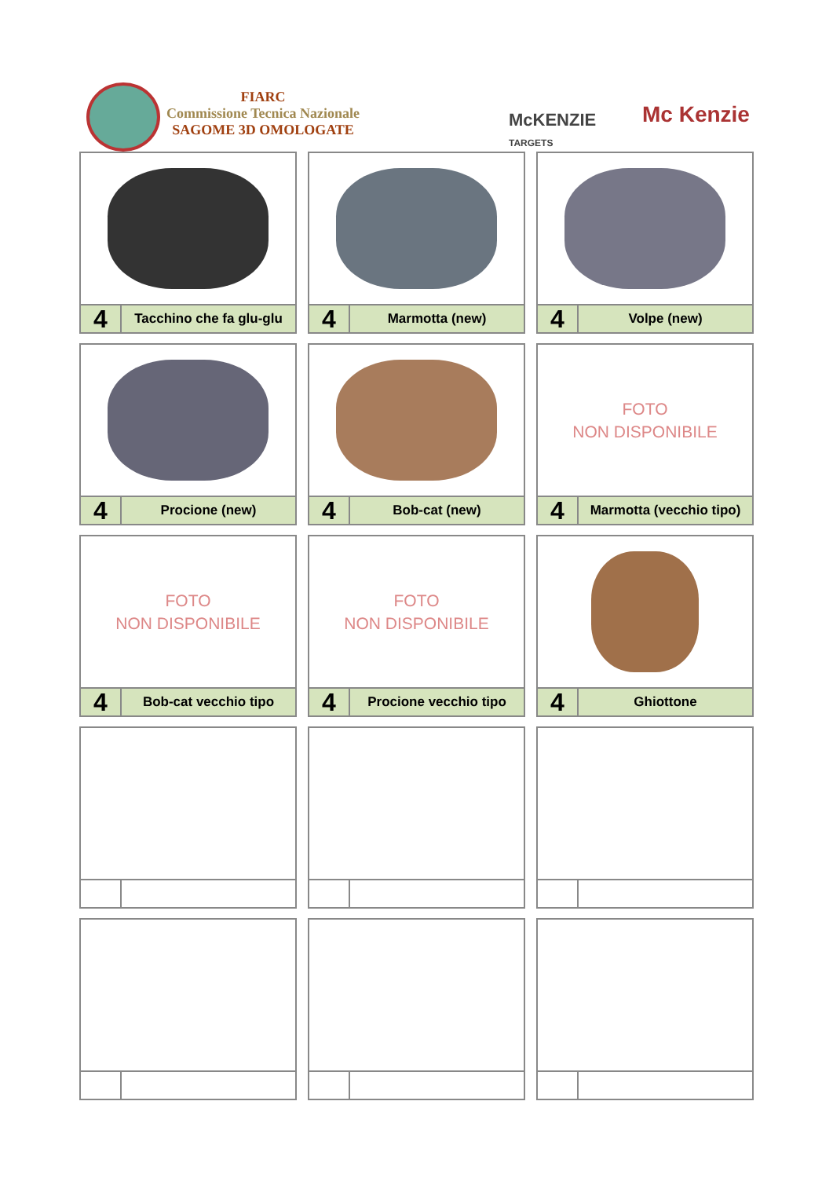FIARC
Commissione Tecnica Nazionale
SAGOME 3D OMOLOGATE
McKENZIE
TARGETS
Mc Kenzie
4
Tacchino che fa glu-glu
4
Marmotta (new)
4
Volpe (new)
4
Procione (new)
4
Bob-cat (new)
FOTO
NON DISPONIBILE
4
Marmotta (vecchio tipo)
FOTO
NON DISPONIBILE
4
Bob-cat vecchio tipo
FOTO
NON DISPONIBILE
4
Procione vecchio tipo
4
Ghiottone